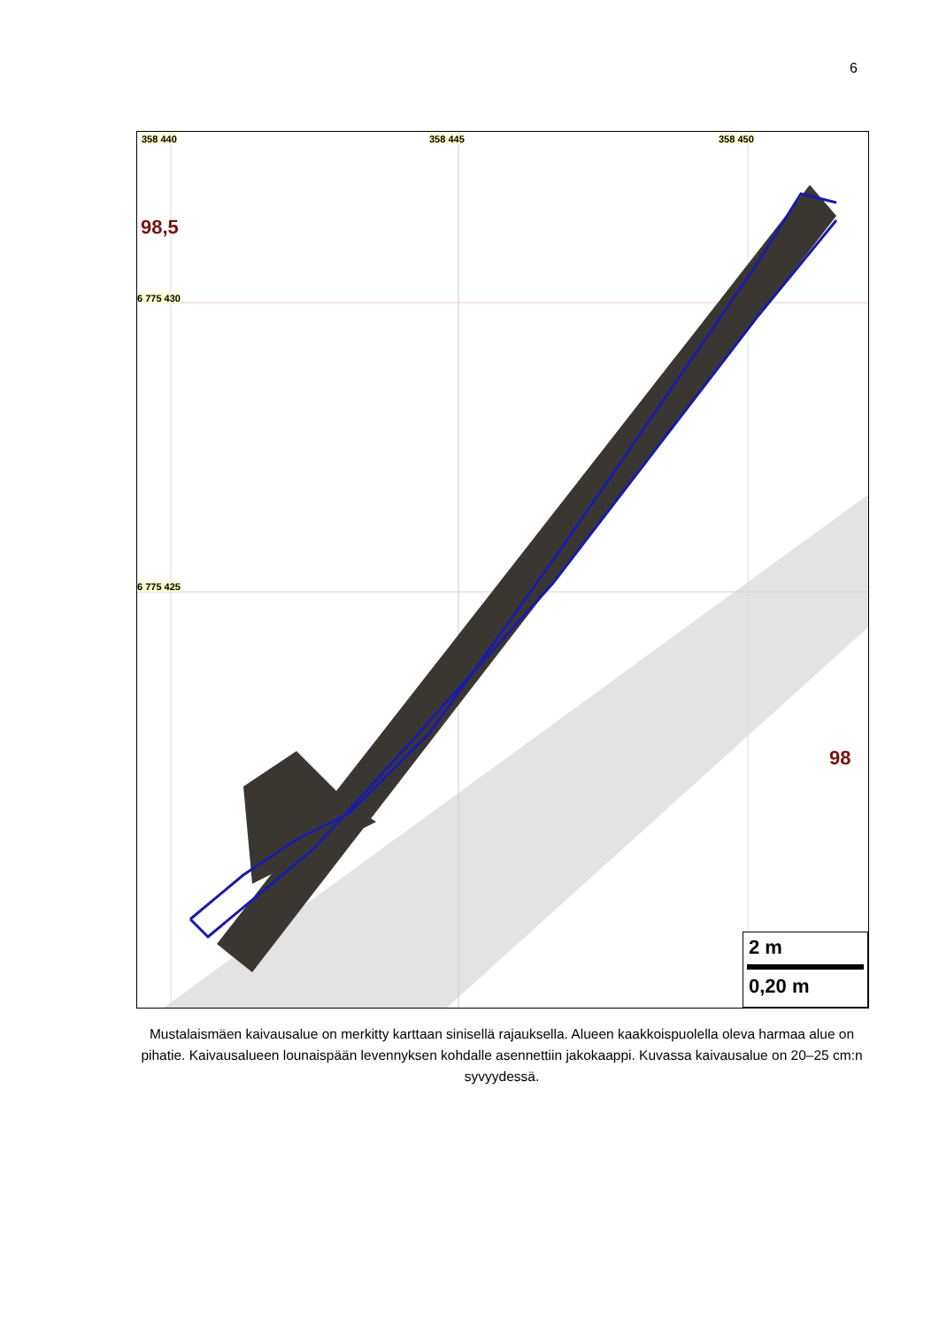6
358 440 358 445 358 450
6 775 430
6 775 425
98,5
98
2 m
0,20 m
Mustalaismäen kaivausalue on merkitty karttaan sinisellä rajauksella. Alueen kaakkoispuolella oleva harmaa alue on pihatie. Kaivausalueen lounaispään levennyksen kohdalle asennettiin jakokaappi. Kuvassa kaivausalue on 20–25 cm:n syvyydessä.